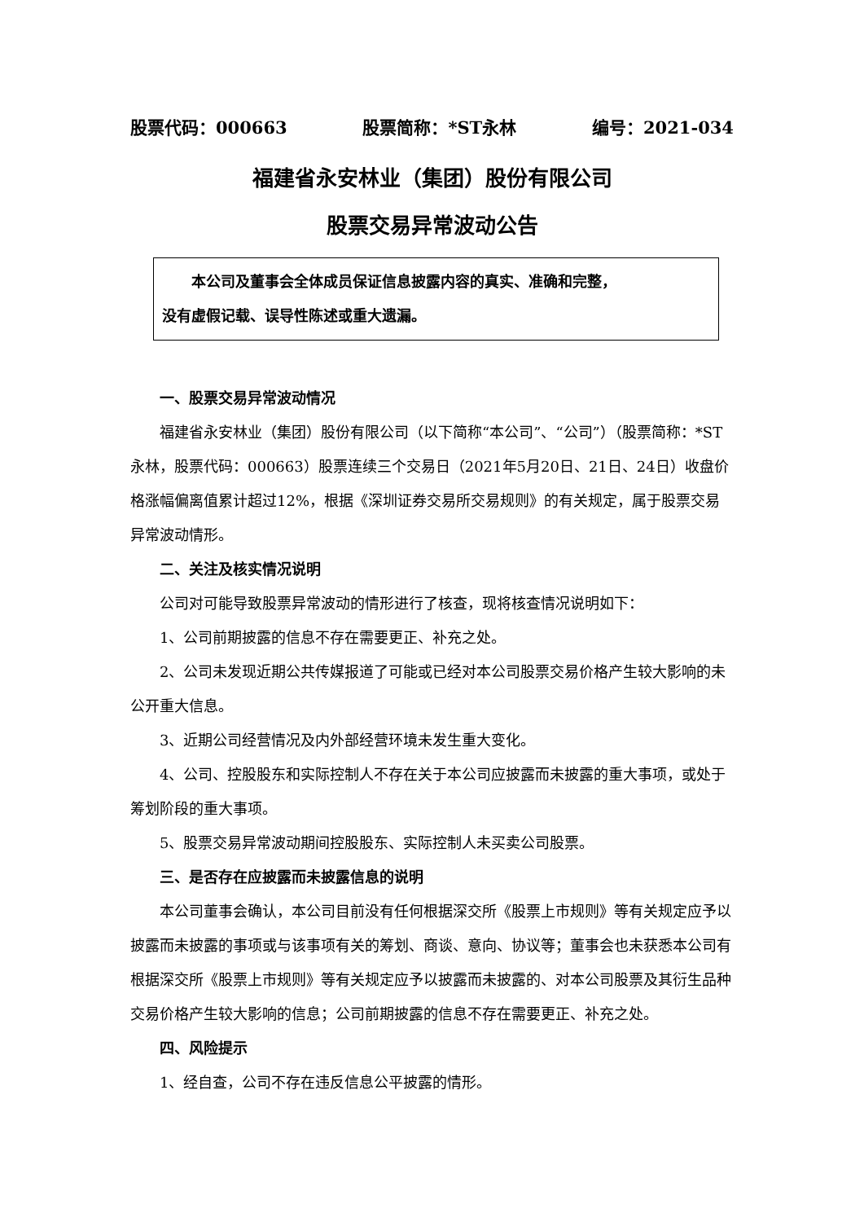股票代码：000663 股票简称：*ST永林 编号：2021-034
福建省永安林业（集团）股份有限公司
股票交易异常波动公告
本公司及董事会全体成员保证信息披露内容的真实、准确和完整，
没有虚假记载、误导性陈述或重大遗漏。
一、股票交易异常波动情况
福建省永安林业（集团）股份有限公司（以下简称“本公司”、“公司”）（股票简称：*ST永林，股票代码：000663）股票连续三个交易日（2021年5月20日、21日、24日）收盘价格涨幅偏离值累计超过12%，根据《深圳证券交易所交易规则》的有关规定，属于股票交易异常波动情形。
二、关注及核实情况说明
公司对可能导致股票异常波动的情形进行了核查，现将核查情况说明如下：
1、公司前期披露的信息不存在需要更正、补充之处。
2、公司未发现近期公共传媒报道了可能或已经对本公司股票交易价格产生较大影响的未公开重大信息。
3、近期公司经营情况及内外部经营环境未发生重大变化。
4、公司、控股股东和实际控制人不存在关于本公司应披露而未披露的重大事项，或处于筹划阶段的重大事项。
5、股票交易异常波动期间控股股东、实际控制人未买卖公司股票。
三、是否存在应披露而未披露信息的说明
本公司董事会确认，本公司目前没有任何根据深交所《股票上市规则》等有关规定应予以披露而未披露的事项或与该事项有关的筹划、商谈、意向、协议等；董事会也未获悉本公司有根据深交所《股票上市规则》等有关规定应予以披露而未披露的、对本公司股票及其衍生品种交易价格产生较大影响的信息；公司前期披露的信息不存在需要更正、补充之处。
四、风险提示
1、经自查，公司不存在违反信息公平披露的情形。